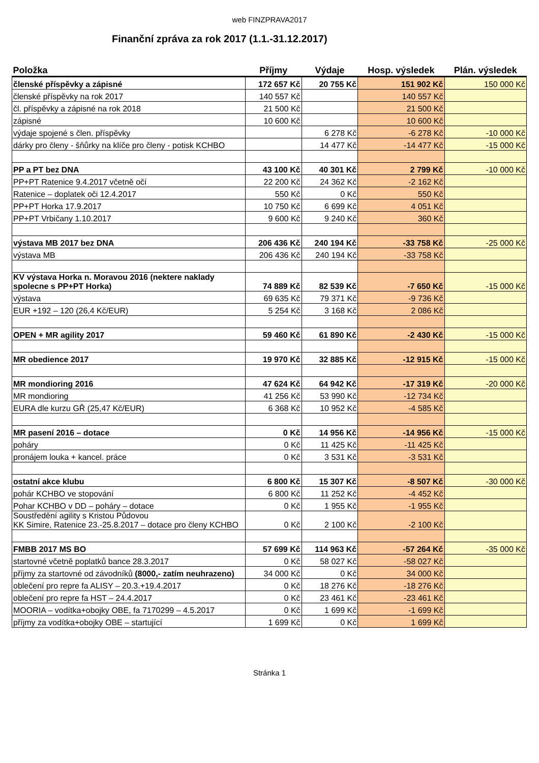web FINZPRAVA2017
Finanční zpráva za rok 2017 (1.1.-31.12.2017)
| Položka | Příjmy | Výdaje | Hosp. výsledek | Plán. výsledek |
| --- | --- | --- | --- | --- |
| členské příspěvky a zápisné | 172 657 Kč | 20 755 Kč | 151 902 Kč | 150 000 Kč |
| členské příspěvky na rok 2017 | 140 557 Kč | | 140 557 Kč | |
| čl. příspěvky a zápisné na rok 2018 | 21 500 Kč | | 21 500 Kč | |
| zápisné | 10 600 Kč | | 10 600 Kč | |
| výdaje spojené s člen. příspěvky | | 6 278 Kč | -6 278 Kč | -10 000 Kč |
| dárky pro členy - šňůrky na klíče pro členy - potisk KCHBO | | 14 477 Kč | -14 477 Kč | -15 000 Kč |
| PP a PT bez DNA | 43 100 Kč | 40 301 Kč | 2 799 Kč | -10 000 Kč |
| PP+PT Ratenice 9.4.2017 včetně očí | 22 200 Kč | 24 362 Kč | -2 162 Kč | |
| Ratenice – doplatek oči 12.4.2017 | 550 Kč | 0 Kč | 550 Kč | |
| PP+PT Horka 17.9.2017 | 10 750 Kč | 6 699 Kč | 4 051 Kč | |
| PP+PT Vrbičany 1.10.2017 | 9 600 Kč | 9 240 Kč | 360 Kč | |
| výstava MB 2017 bez DNA | 206 436 Kč | 240 194 Kč | -33 758 Kč | -25 000 Kč |
| výstava MB | 206 436 Kč | 240 194 Kč | -33 758 Kč | |
| KV výstava Horka n. Moravou 2016 (nektere naklady spolecne s PP+PT Horka) | 74 889 Kč | 82 539 Kč | -7 650 Kč | -15 000 Kč |
| výstava | 69 635 Kč | 79 371 Kč | -9 736 Kč | |
| EUR +192 – 120 (26,4 Kč/EUR) | 5 254 Kč | 3 168 Kč | 2 086 Kč | |
| OPEN + MR agility 2017 | 59 460 Kč | 61 890 Kč | -2 430 Kč | -15 000 Kč |
| MR obedience 2017 | 19 970 Kč | 32 885 Kč | -12 915 Kč | -15 000 Kč |
| MR mondioring 2016 | 47 624 Kč | 64 942 Kč | -17 319 Kč | -20 000 Kč |
| MR mondioring | 41 256 Kč | 53 990 Kč | -12 734 Kč | |
| EURA dle kurzu GŘ (25,47 Kč/EUR) | 6 368 Kč | 10 952 Kč | -4 585 Kč | |
| MR pasení 2016 – dotace | 0 Kč | 14 956 Kč | -14 956 Kč | -15 000 Kč |
| poháry | 0 Kč | 11 425 Kč | -11 425 Kč | |
| pronájem louka + kancel. práce | 0 Kč | 3 531 Kč | -3 531 Kč | |
| ostatní akce klubu | 6 800 Kč | 15 307 Kč | -8 507 Kč | -30 000 Kč |
| pohár KCHBO ve stopování | 6 800 Kč | 11 252 Kč | -4 452 Kč | |
| Pohar KCHBO v DD – poháry – dotace | 0 Kč | 1 955 Kč | -1 955 Kč | |
| Soustředění agility s Kristou Půdovou KK Simire, Ratenice 23.-25.8.2017 – dotace pro členy KCHBO | 0 Kč | 2 100 Kč | -2 100 Kč | |
| FMBB 2017 MS BO | 57 699 Kč | 114 963 Kč | -57 264 Kč | -35 000 Kč |
| startovné včetně poplatků bance 28.3.2017 | 0 Kč | 58 027 Kč | -58 027 Kč | |
| příjmy za startovné od závodníků (8000,- zatím neuhrazeno) | 34 000 Kč | 0 Kč | 34 000 Kč | |
| oblečení pro repre fa ALISY – 20.3.+19.4.2017 | 0 Kč | 18 276 Kč | -18 276 Kč | |
| oblečení pro repre fa HST – 24.4.2017 | 0 Kč | 23 461 Kč | -23 461 Kč | |
| MOORIA – vodítka+obojky OBE, fa 7170299 – 4.5.2017 | 0 Kč | 1 699 Kč | -1 699 Kč | |
| příjmy za vodítka+obojky OBE – startující | 1 699 Kč | 0 Kč | 1 699 Kč | |
Stránka 1